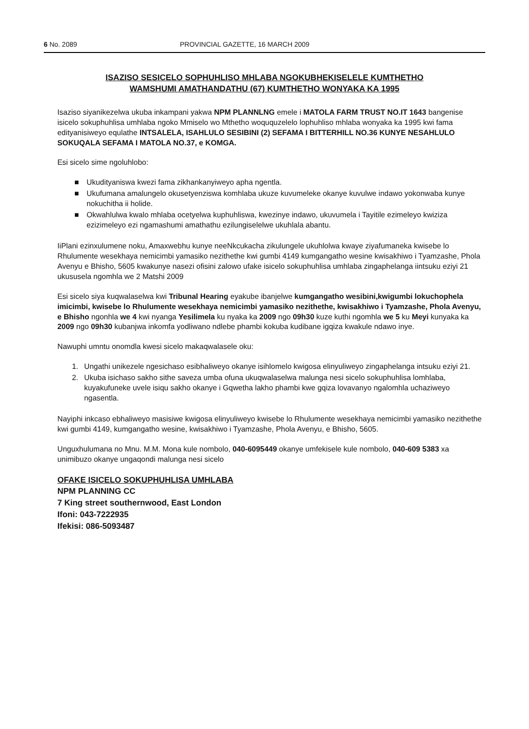6 No. 2089 PROVINCIAL GAZETTE, 16 MARCH 2009
ISAZISO SESICELO SOPHUHLISO MHLABA NGOKUBHEKISELELE KUMTHETHO
WAMSHUMI AMATHANDATHU (67) KUMTHETHO WONYAKA KA 1995
Isaziso siyanikezelwa ukuba inkampani yakwa NPM PLANNLNG emele i MATOLA FARM TRUST NO.IT 1643 bangenise isicelo sokuphuhlisa umhlaba ngoko Mmiselo wo Mthetho woququzelelo lophuhliso mhlaba wonyaka ka 1995 kwi fama edityanisiweyo equlathe INTSALELA, ISAHLULO SESIBINI (2) SEFAMA I BITTERHILL NO.36 KUNYE NESAHLULO SOKUQALA SEFAMA I MATOLA NO.37, e KOMGA.
Esi sicelo sime ngoluhlobo:
■ Ukudityaniswa kwezi fama zikhankanyiweyo apha ngentla.
■ Ukufumana amalungelo okusetyenziswa komhlaba ukuze kuvumeleke okanye kuvulwe indawo yokonwaba kunye nokuchitha ii holide.
■ Okwahlulwa kwalo mhlaba ocetyelwa kuphuhliswa, kwezinye indawo, ukuvumela i Tayitile ezimeleyo kwiziza ezizimeleyo ezi ngamashumi amathathu ezilungiselelwe ukuhlala abantu.
IiPlani ezinxulumene noku, Amaxwebhu kunye neeNkcukacha zikulungele ukuhlolwa kwaye ziyafumaneka kwisebe lo Rhulumente wesekhaya nemicimbi yamasiko nezithethe kwi gumbi 4149 kumgangatho wesine kwisakhiwo i Tyamzashe, Phola Avenyu e Bhisho, 5605 kwakunye nasezi ofisini zalowo ufake isicelo sokuphuhlisa umhlaba zingaphelanga iintsuku eziyi 21 ukususela ngomhla we 2 Matshi 2009
Esi sicelo siya kuqwalaselwa kwi Tribunal Hearing eyakube ibanjelwe kumgangatho wesibini,kwigumbi lokuchophela imicimbi, kwisebe lo Rhulumente wesekhaya nemicimbi yamasiko nezithethe, kwisakhiwo i Tyamzashe, Phola Avenyu, e Bhisho ngonhla we 4 kwi nyanga Yesilimela ku nyaka ka 2009 ngo 09h30 kuze kuthi ngomhla we 5 ku Meyi kunyaka ka 2009 ngo 09h30 kubanjwa inkomfa yodliwano ndlebe phambi kokuba kudibane igqiza kwakule ndawo inye.
Nawuphi umntu onomdla kwesi sicelo makaqwalasele oku:
1. Ungathi unikezele ngesichaso esibhaliweyo okanye isihlomelo kwigosa elinyuliweyo zingaphelanga intsuku eziyi 21.
2. Ukuba isichaso sakho sithe saveza umba ofuna ukuqwalaselwa malunga nesi sicelo sokuphuhlisa lomhlaba, kuyakufuneke uvele isiqu sakho okanye i Gqwetha lakho phambi kwe gqiza lovavanyo ngalomhla uchaziweyo ngasentla.
Nayiphi inkcaso ebhaliweyo masisiwe kwigosa elinyuliweyo kwisebe lo Rhulumente wesekhaya nemicimbi yamasiko nezithethe kwi gumbi 4149, kumgangatho wesine, kwisakhiwo i Tyamzashe, Phola Avenyu, e Bhisho, 5605.
Unguxhulumana no Mnu. M.M. Mona kule nombolo, 040-6095449 okanye umfekisele kule nombolo, 040-609 5383 xa unimibuzo okanye ungaqondi malunga nesi sicelo
OFAKE ISICELO SOKUPHUHLISA UMHLABA
NPM PLANNING CC
7 King street southernwood, East London
Ifoni: 043-7222935
Ifekisi: 086-5093487